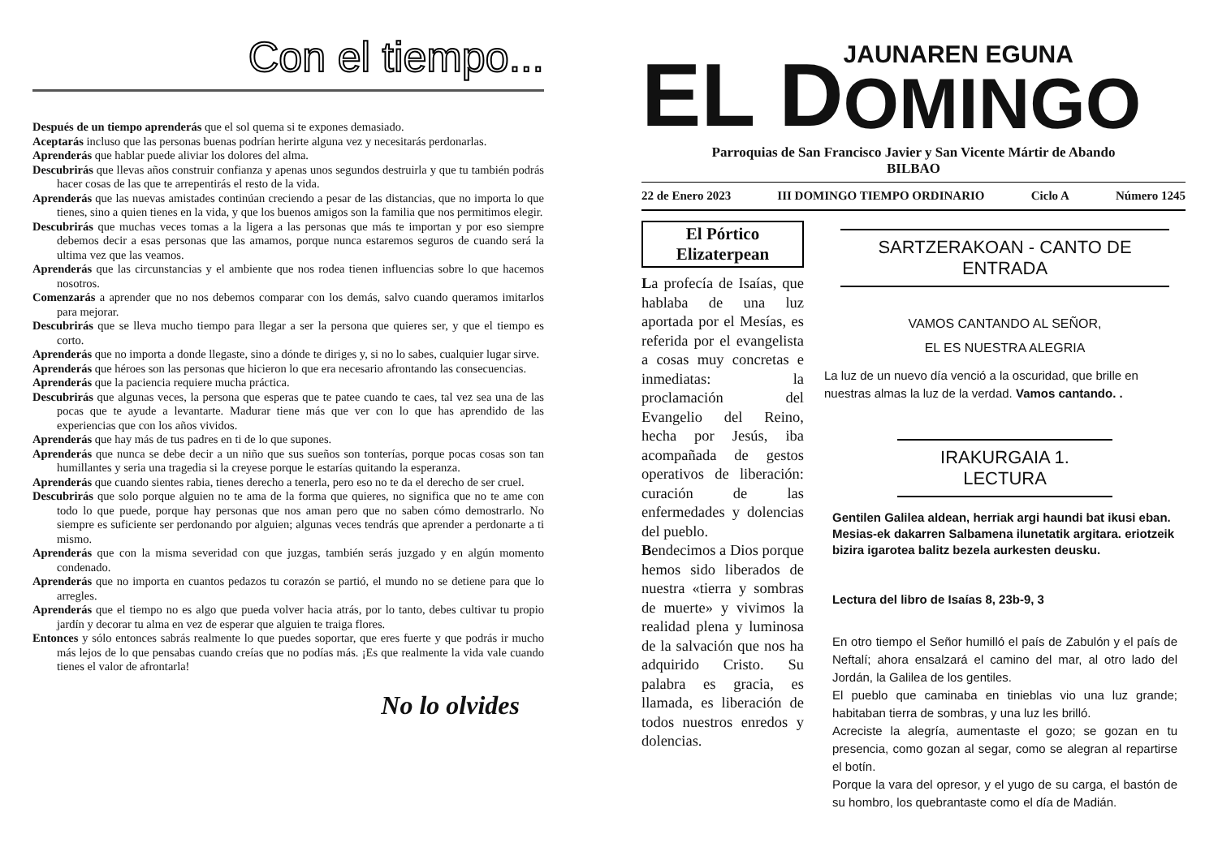Con el tiempo...
Después de un tiempo aprenderás que el sol quema si te expones demasiado.
Aceptarás incluso que las personas buenas podrían herirte alguna vez y necesitarás perdonarlas.
Aprenderás que hablar puede aliviar los dolores del alma.
Descubrirás que llevas años construir confianza y apenas unos segundos destruirla y que tu también podrás hacer cosas de las que te arrepentirás el resto de la vida.
Aprenderás que las nuevas amistades continúan creciendo a pesar de las distancias, que no importa lo que tienes, sino a quien tienes en la vida, y que los buenos amigos son la familia que nos permitimos elegir.
Descubrirás que muchas veces tomas a la ligera a las personas que más te importan y por eso siempre debemos decir a esas personas que las amamos, porque nunca estaremos seguros de cuando será la ultima vez que las veamos.
Aprenderás que las circunstancias y el ambiente que nos rodea tienen influencias sobre lo que hacemos nosotros.
Comenzarás a aprender que no nos debemos comparar con los demás, salvo cuando queramos imitarlos para mejorar.
Descubrirás que se lleva mucho tiempo para llegar a ser la persona que quieres ser, y que el tiempo es corto.
Aprenderás que no importa a donde llegaste, sino a dónde te diriges y, si no lo sabes, cualquier lugar sirve.
Aprenderás que héroes son las personas que hicieron lo que era necesario afrontando las consecuencias.
Aprenderás que la paciencia requiere mucha práctica.
Descubrirás que algunas veces, la persona que esperas que te patee cuando te caes, tal vez sea una de las pocas que te ayude a levantarte. Madurar tiene más que ver con lo que has aprendido de las experiencias que con los años vividos.
Aprenderás que hay más de tus padres en ti de lo que supones.
Aprenderás que nunca se debe decir a un niño que sus sueños son tonterías, porque pocas cosas son tan humillantes y seria una tragedia si la creyese porque le estarías quitando la esperanza.
Aprenderás que cuando sientes rabia, tienes derecho a tenerla, pero eso no te da el derecho de ser cruel.
Descubrirás que solo porque alguien no te ama de la forma que quieres, no significa que no te ame con todo lo que puede, porque hay personas que nos aman pero que no saben cómo demostrarlo. No siempre es suficiente ser perdonando por alguien; algunas veces tendrás que aprender a perdonarte a ti mismo.
Aprenderás que con la misma severidad con que juzgas, también serás juzgado y en algún momento condenado.
Aprenderás que no importa en cuantos pedazos tu corazón se partió, el mundo no se detiene para que lo arregles.
Aprenderás que el tiempo no es algo que pueda volver hacia atrás, por lo tanto, debes cultivar tu propio jardín y decorar tu alma en vez de esperar que alguien te traiga flores.
Entonces y sólo entonces sabrás realmente lo que puedes soportar, que eres fuerte y que podrás ir mucho más lejos de lo que pensabas cuando creías que no podías más. ¡Es que realmente la vida vale cuando tienes el valor de afrontarla!
No lo olvides
EL D
JAUNAREN EGUNA
OMINGO
Parroquias de San Francisco Javier y San Vicente Mártir de Abando
BILBAO
22 de Enero 2023 III DOMINGO TIEMPO ORDINARIO Ciclo A Número 1245
El Pórtico
Elizaterpean
La profecía de Isaías, que hablaba de una luz aportada por el Mesías, es referida por el evangelista a cosas muy concretas e inmediatas: la proclamación del Evangelio del Reino, hecha por Jesús, iba acompañada de gestos operativos de liberación: curación de las enfermedades y dolencias del pueblo.
Bendecimos a Dios porque hemos sido liberados de nuestra «tierra y sombras de muerte» y vivimos la realidad plena y luminosa de la salvación que nos ha adquirido Cristo. Su palabra es gracia, es llamada, es liberación de todos nuestros enredos y dolencias.
SARTZERAKOAN - CANTO DE ENTRADA
VAMOS CANTANDO AL SEÑOR,
EL ES NUESTRA ALEGRIA
La luz de un nuevo día venció a la oscuridad, que brille en nuestras almas la luz de la verdad. Vamos cantando. .
IRAKURGAIA 1. LECTURA
Gentilen Galilea aldean, herriak argi haundi bat ikusi eban. Mesias-ek dakarren Salbamena ilunetatik argitara. eriotzeik bizira igarotea balitz bezela aurkesten deusku.
Lectura del libro de Isaías 8, 23b-9, 3
En otro tiempo el Señor humilló el país de Zabulón y el país de Neftalí; ahora ensalzará el camino del mar, al otro lado del Jordán, la Galilea de los gentiles.
El pueblo que caminaba en tinieblas vio una luz grande; habitaban tierra de sombras, y una luz les brilló.
Acreciste la alegría, aumentaste el gozo; se gozan en tu presencia, como gozan al segar, como se alegran al repartirse el botín.
Porque la vara del opresor, y el yugo de su carga, el bastón de su hombro, los quebrantaste como el día de Madián.